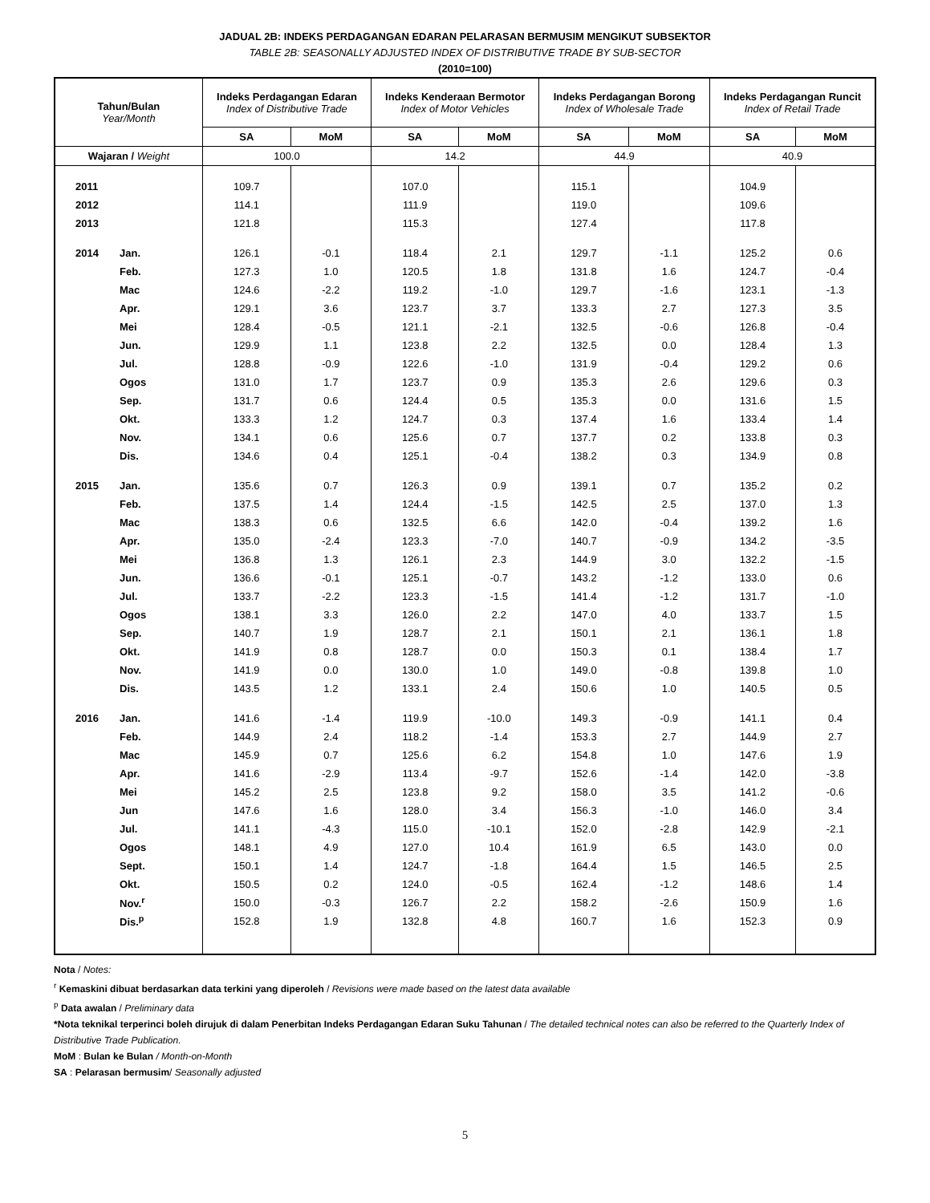JADUAL 2B: INDEKS PERDAGANGAN EDARAN PELARASAN BERMUSIM MENGIKUT SUBSEKTOR
TABLE 2B: SEASONALLY ADJUSTED INDEX OF DISTRIBUTIVE TRADE BY SUB-SECTOR
(2010=100)
| Tahun/Bulan Year/Month | | Indeks Perdagangan Edaran Index of Distributive Trade | | Indeks Kenderaan Bermotor Index of Motor Vehicles | | Indeks Perdagangan Borong Index of Wholesale Trade | | Indeks Perdagangan Runcit Index of Retail Trade | |
| --- | --- | --- | --- | --- | --- | --- | --- | --- | --- |
| | | SA | MoM | SA | MoM | SA | MoM | SA | MoM |
| Wajaran / Weight | | 100.0 | | 14.2 | | 44.9 | | 40.9 | |
| 2011 | | 109.7 | | 107.0 | | 115.1 | | 104.9 | |
| 2012 | | 114.1 | | 111.9 | | 119.0 | | 109.6 | |
| 2013 | | 121.8 | | 115.3 | | 127.4 | | 117.8 | |
| 2014 | Jan. | 126.1 | -0.1 | 118.4 | 2.1 | 129.7 | -1.1 | 125.2 | 0.6 |
| | Feb. | 127.3 | 1.0 | 120.5 | 1.8 | 131.8 | 1.6 | 124.7 | -0.4 |
| | Mac | 124.6 | -2.2 | 119.2 | -1.0 | 129.7 | -1.6 | 123.1 | -1.3 |
| | Apr. | 129.1 | 3.6 | 123.7 | 3.7 | 133.3 | 2.7 | 127.3 | 3.5 |
| | Mei | 128.4 | -0.5 | 121.1 | -2.1 | 132.5 | -0.6 | 126.8 | -0.4 |
| | Jun. | 129.9 | 1.1 | 123.8 | 2.2 | 132.5 | 0.0 | 128.4 | 1.3 |
| | Jul. | 128.8 | -0.9 | 122.6 | -1.0 | 131.9 | -0.4 | 129.2 | 0.6 |
| | Ogos | 131.0 | 1.7 | 123.7 | 0.9 | 135.3 | 2.6 | 129.6 | 0.3 |
| | Sep. | 131.7 | 0.6 | 124.4 | 0.5 | 135.3 | 0.0 | 131.6 | 1.5 |
| | Okt. | 133.3 | 1.2 | 124.7 | 0.3 | 137.4 | 1.6 | 133.4 | 1.4 |
| | Nov. | 134.1 | 0.6 | 125.6 | 0.7 | 137.7 | 0.2 | 133.8 | 0.3 |
| | Dis. | 134.6 | 0.4 | 125.1 | -0.4 | 138.2 | 0.3 | 134.9 | 0.8 |
| 2015 | Jan. | 135.6 | 0.7 | 126.3 | 0.9 | 139.1 | 0.7 | 135.2 | 0.2 |
| | Feb. | 137.5 | 1.4 | 124.4 | -1.5 | 142.5 | 2.5 | 137.0 | 1.3 |
| | Mac | 138.3 | 0.6 | 132.5 | 6.6 | 142.0 | -0.4 | 139.2 | 1.6 |
| | Apr. | 135.0 | -2.4 | 123.3 | -7.0 | 140.7 | -0.9 | 134.2 | -3.5 |
| | Mei | 136.8 | 1.3 | 126.1 | 2.3 | 144.9 | 3.0 | 132.2 | -1.5 |
| | Jun. | 136.6 | -0.1 | 125.1 | -0.7 | 143.2 | -1.2 | 133.0 | 0.6 |
| | Jul. | 133.7 | -2.2 | 123.3 | -1.5 | 141.4 | -1.2 | 131.7 | -1.0 |
| | Ogos | 138.1 | 3.3 | 126.0 | 2.2 | 147.0 | 4.0 | 133.7 | 1.5 |
| | Sep. | 140.7 | 1.9 | 128.7 | 2.1 | 150.1 | 2.1 | 136.1 | 1.8 |
| | Okt. | 141.9 | 0.8 | 128.7 | 0.0 | 150.3 | 0.1 | 138.4 | 1.7 |
| | Nov. | 141.9 | 0.0 | 130.0 | 1.0 | 149.0 | -0.8 | 139.8 | 1.0 |
| | Dis. | 143.5 | 1.2 | 133.1 | 2.4 | 150.6 | 1.0 | 140.5 | 0.5 |
| 2016 | Jan. | 141.6 | -1.4 | 119.9 | -10.0 | 149.3 | -0.9 | 141.1 | 0.4 |
| | Feb. | 144.9 | 2.4 | 118.2 | -1.4 | 153.3 | 2.7 | 144.9 | 2.7 |
| | Mac | 145.9 | 0.7 | 125.6 | 6.2 | 154.8 | 1.0 | 147.6 | 1.9 |
| | Apr. | 141.6 | -2.9 | 113.4 | -9.7 | 152.6 | -1.4 | 142.0 | -3.8 |
| | Mei | 145.2 | 2.5 | 123.8 | 9.2 | 158.0 | 3.5 | 141.2 | -0.6 |
| | Jun | 147.6 | 1.6 | 128.0 | 3.4 | 156.3 | -1.0 | 146.0 | 3.4 |
| | Jul. | 141.1 | -4.3 | 115.0 | -10.1 | 152.0 | -2.8 | 142.9 | -2.1 |
| | Ogos | 148.1 | 4.9 | 127.0 | 10.4 | 161.9 | 6.5 | 143.0 | 0.0 |
| | Sept. | 150.1 | 1.4 | 124.7 | -1.8 | 164.4 | 1.5 | 146.5 | 2.5 |
| | Okt. | 150.5 | 0.2 | 124.0 | -0.5 | 162.4 | -1.2 | 148.6 | 1.4 |
| | Nov.<sup>r</sup> | 150.0 | -0.3 | 126.7 | 2.2 | 158.2 | -2.6 | 150.9 | 1.6 |
| | Dis.<sup>p</sup> | 152.8 | 1.9 | 132.8 | 4.8 | 160.7 | 1.6 | 152.3 | 0.9 |
Nota / Notes:
<sup>r</sup> Kemaskini dibuat berdasarkan data terkini yang diperoleh / Revisions were made based on the latest data available
<sup>p</sup> Data awalan / Preliminary data
*Nota teknikal terperinci boleh dirujuk di dalam Penerbitan Indeks Perdagangan Edaran Suku Tahunan / The detailed technical notes can also be referred to the Quarterly Index of Distributive Trade Publication.
MoM : Bulan ke Bulan / Month-on-Month
SA : Pelarasan bermusim/ Seasonally adjusted
5